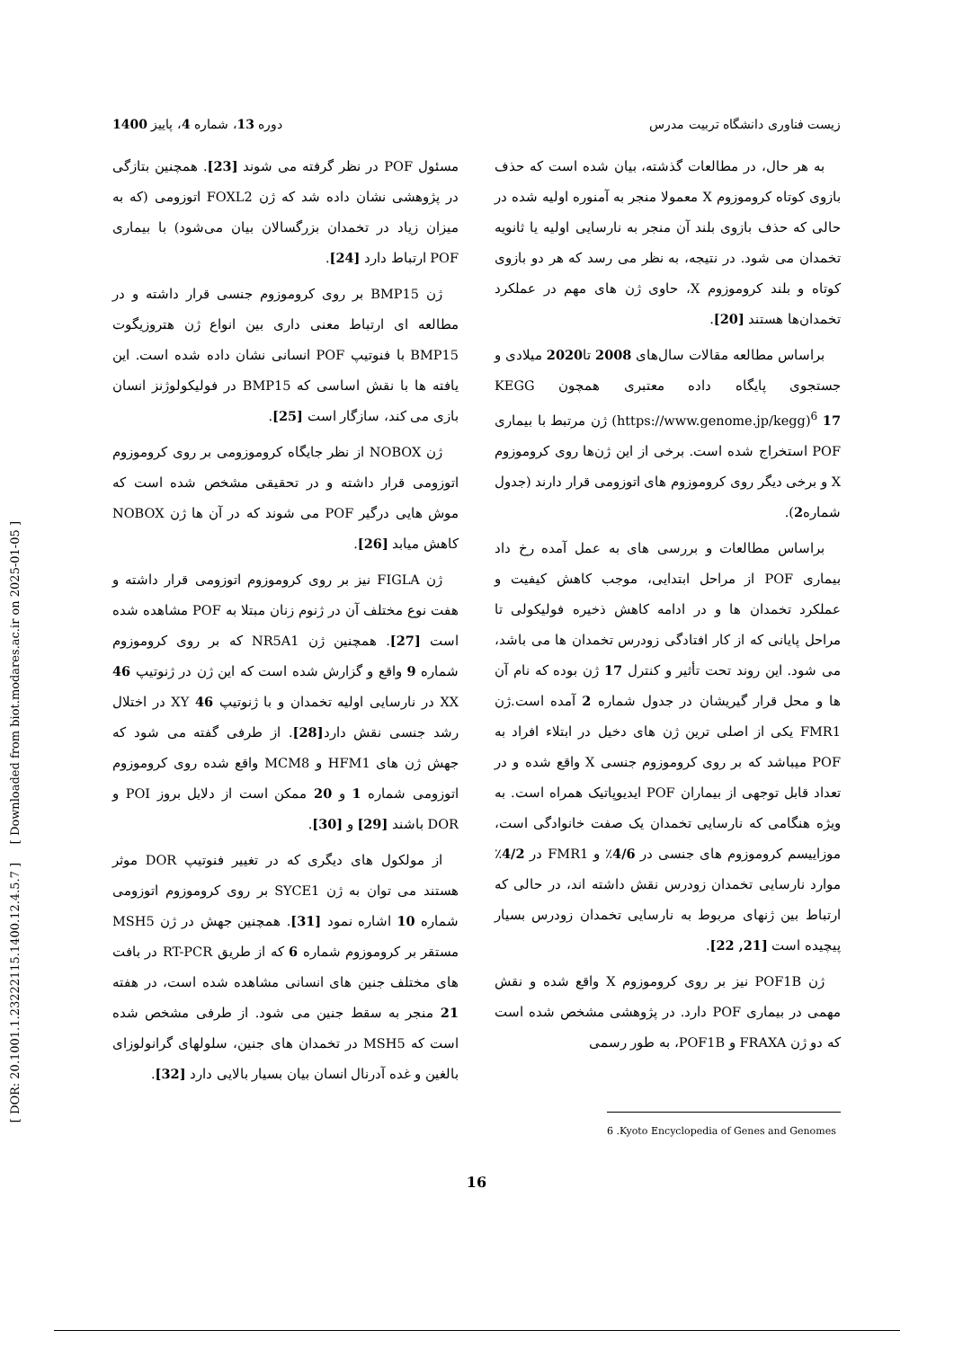[ DOR: 20.1001.1.23222115.1400.12.4.5.7 ] [ Downloaded from biot.modares.ac.ir on 2025-01-05 ]
زیست فناوری دانشگاه تربیت مدرس دوره 13، شماره 4، پاییز 1400
به هر حال، در مطالعات گذشته، بیان شده است که حذف بازوی کوتاه کروموزوم X معمولا منجر به آمنوره اولیه شده در حالی که حذف بازوی بلند آن منجر به نارسایی اولیه یا ثانویه تخمدان می شود. در نتیجه، به نظر می رسد که هر دو بازوی کوتاه و بلند کروموزوم X، حاوی ژن های مهم در عملکرد تخمدان‌ها هستند [20].
براساس مطالعه مقالات سال‌های 2008 تا2020 میلادی و جستجوی پایگاه داده معتبری همچون KEGG (https://www.genome.jp/kegg)<sup>6</sup> 17 ژن مرتبط با بیماری POF استخراج شده است. برخی از این ژن‌ها روی کروموزوم X و برخی دیگر روی کروموزوم های اتوزومی قرار دارند (جدول شماره2).
براساس مطالعات و بررسی های به عمل آمده رخ داد بیماری POF از مراحل ابتدایی، موجب کاهش کیفیت و عملکرد تخمدان ها و در ادامه کاهش ذخیره فولیکولی تا مراحل پایانی که از کار افتادگی زودرس تخمدان ها می باشد، می شود. این روند تحت تأثیر و کنترل 17 ژن بوده که نام آن ها و محل قرار گیریشان در جدول شماره 2 آمده است.ژن FMR1 یکی از اصلی ترین ژن های دخیل در ابتلاء افراد به POF میباشد که بر روی کروموزوم جنسی X واقع شده و در تعداد قابل توجهی از بیماران POF ایدیوپاتیک همراه است. به ویژه هنگامی که نارسایی تخمدان یک صفت خانوادگی است، موزاییسم کروموزوم های جنسی در 4/6٪ و FMR1 در 4/2٪ موارد نارسایی تخمدان زودرس نقش داشته اند، در حالی که ارتباط بین ژنهای مربوط به نارسایی تخمدان زودرس بسیار پیچیده است [21, 22].
ژن POF1B نیز بر روی کروموزوم X واقع شده و نقش مهمی در بیماری POF دارد. در پژوهشی مشخص شده است که دو ژن FRAXA و POF1B، به طور رسمی
6 .Kyoto Encyclopedia of Genes and Genomes
مسئول POF در نظر گرفته می شوند [23]. همچنین بتازگی در پژوهشی نشان داده شد که ژن FOXL2 اتوزومی (که به میزان زیاد در تخمدان بزرگسالان بیان می‌شود) با بیماری POF ارتباط دارد [24].
ژن BMP15 بر روی کروموزوم جنسی قرار داشته و در مطالعه ای ارتباط معنی داری بین انواع ژن هتروزیگوت BMP15 با فنوتیپ POF انسانی نشان داده شده است. این یافته ها با نقش اساسی که BMP15 در فولیکولوژنز انسان بازی می کند، سازگار است [25].
ژن NOBOX از نظر جایگاه کروموزومی بر روی کروموزوم اتوزومی قرار داشته و در تحقیقی مشخص شده است که موش هایی درگیر POF می شوند که در آن ها ژن NOBOX کاهش میابد [26].
ژن FIGLA نیز بر روی کروموزوم اتوزومی قرار داشته و هفت نوع مختلف آن در ژنوم زنان مبتلا به POF مشاهده شده است [27]. همچنین ژن NR5A1 که بر روی کروموزوم شماره 9 واقع و گزارش شده است که این ژن در ژنوتیپ 46 XX در نارسایی اولیه تخمدان و با ژنوتیپ 46 XY در اختلال رشد جنسی نقش دارد[28]. از طرفی گفته می شود که جهش ژن های HFM1 و MCM8 واقع شده روی کروموزوم اتوزومی شماره 1 و 20 ممکن است از دلایل بروز POI و DOR باشند [29] و [30].
از مولکول های دیگری که در تغییر فنوتیپ DOR موثر هستند می توان به ژن SYCE1 بر روی کروموزوم اتوزومی شماره 10 اشاره نمود [31]. همچنین جهش در ژن MSH5 مستقر بر کروموزوم شماره 6 که از طریق RT-PCR در بافت های مختلف جنین های انسانی مشاهده شده است، در هفته 21 منجر به سقط جنین می شود. از طرفی مشخص شده است که MSH5 در تخمدان های جنین، سلولهای گرانولوزای بالغین و غده آدرنال انسان بیان بسیار بالایی دارد [32].
16